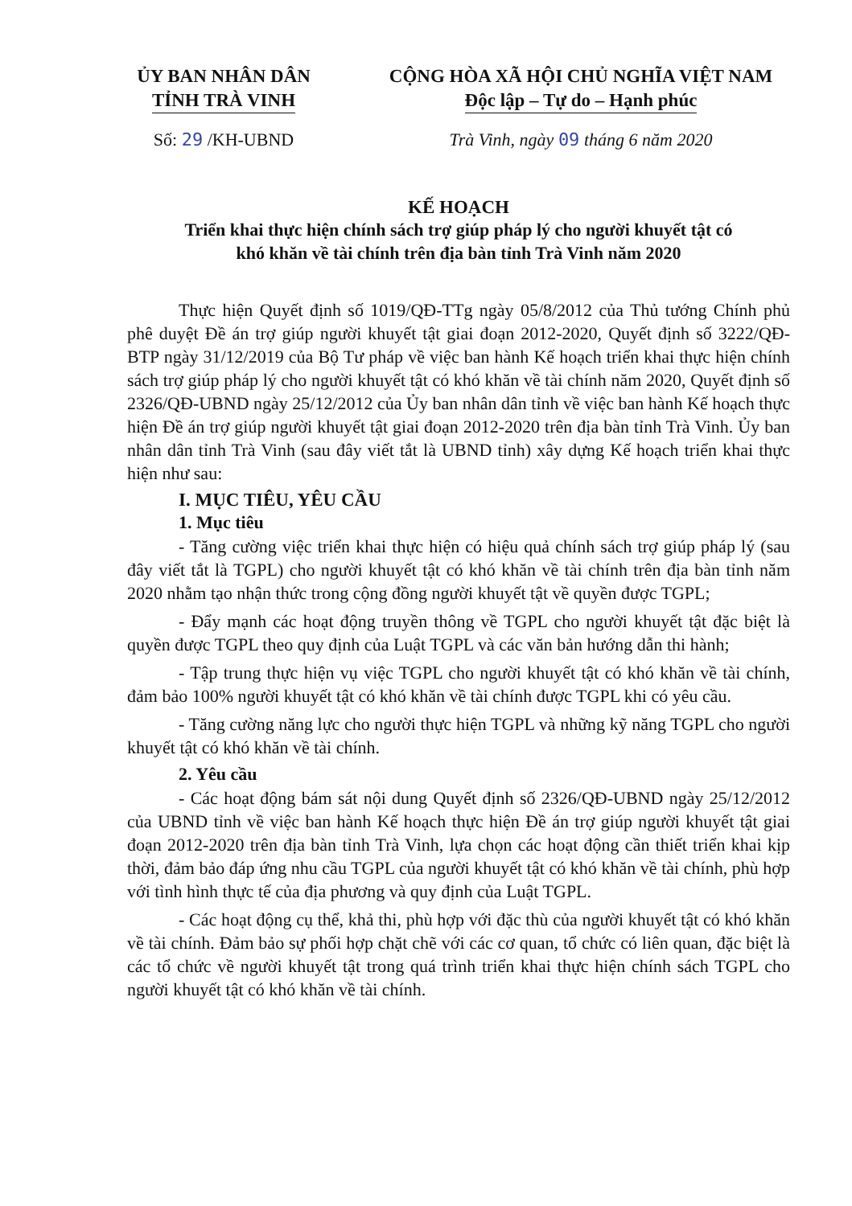ỦY BAN NHÂN DÂN
TỈNH TRÀ VINH
CỘNG HÒA XÃ HỘI CHỦ NGHĨA VIỆT NAM
Độc lập – Tự do – Hạnh phúc
Số: 29 /KH-UBND Trà Vinh, ngày 09 tháng 6 năm 2020
KẾ HOẠCH
Triển khai thực hiện chính sách trợ giúp pháp lý cho người khuyết tật có
khó khăn về tài chính trên địa bàn tỉnh Trà Vinh năm 2020
Thực hiện Quyết định số 1019/QĐ-TTg ngày 05/8/2012 của Thủ tướng Chính phủ phê duyệt Đề án trợ giúp người khuyết tật giai đoạn 2012-2020, Quyết định số 3222/QĐ-BTP ngày 31/12/2019 của Bộ Tư pháp về việc ban hành Kế hoạch triển khai thực hiện chính sách trợ giúp pháp lý cho người khuyết tật có khó khăn về tài chính năm 2020, Quyết định số 2326/QĐ-UBND ngày 25/12/2012 của Ủy ban nhân dân tỉnh về việc ban hành Kế hoạch thực hiện Đề án trợ giúp người khuyết tật giai đoạn 2012-2020 trên địa bàn tỉnh Trà Vinh. Ủy ban nhân dân tỉnh Trà Vinh (sau đây viết tắt là UBND tỉnh) xây dựng Kế hoạch triển khai thực hiện như sau:
I. MỤC TIÊU, YÊU CẦU
1. Mục tiêu
- Tăng cường việc triển khai thực hiện có hiệu quả chính sách trợ giúp pháp lý (sau đây viết tắt là TGPL) cho người khuyết tật có khó khăn về tài chính trên địa bàn tỉnh năm 2020 nhằm tạo nhận thức trong cộng đồng người khuyết tật về quyền được TGPL;
- Đẩy mạnh các hoạt động truyền thông về TGPL cho người khuyết tật đặc biệt là quyền được TGPL theo quy định của Luật TGPL và các văn bản hướng dẫn thi hành;
- Tập trung thực hiện vụ việc TGPL cho người khuyết tật có khó khăn về tài chính, đảm bảo 100% người khuyết tật có khó khăn về tài chính được TGPL khi có yêu cầu.
- Tăng cường năng lực cho người thực hiện TGPL và những kỹ năng TGPL cho người khuyết tật có khó khăn về tài chính.
2. Yêu cầu
- Các hoạt động bám sát nội dung Quyết định số 2326/QĐ-UBND ngày 25/12/2012 của UBND tỉnh về việc ban hành Kế hoạch thực hiện Đề án trợ giúp người khuyết tật giai đoạn 2012-2020 trên địa bàn tỉnh Trà Vinh, lựa chọn các hoạt động cần thiết triển khai kịp thời, đảm bảo đáp ứng nhu cầu TGPL của người khuyết tật có khó khăn về tài chính, phù hợp với tình hình thực tế của địa phương và quy định của Luật TGPL.
- Các hoạt động cụ thể, khả thi, phù hợp với đặc thù của người khuyết tật có khó khăn về tài chính. Đảm bảo sự phối hợp chặt chẽ với các cơ quan, tổ chức có liên quan, đặc biệt là các tổ chức về người khuyết tật trong quá trình triển khai thực hiện chính sách TGPL cho người khuyết tật có khó khăn về tài chính.